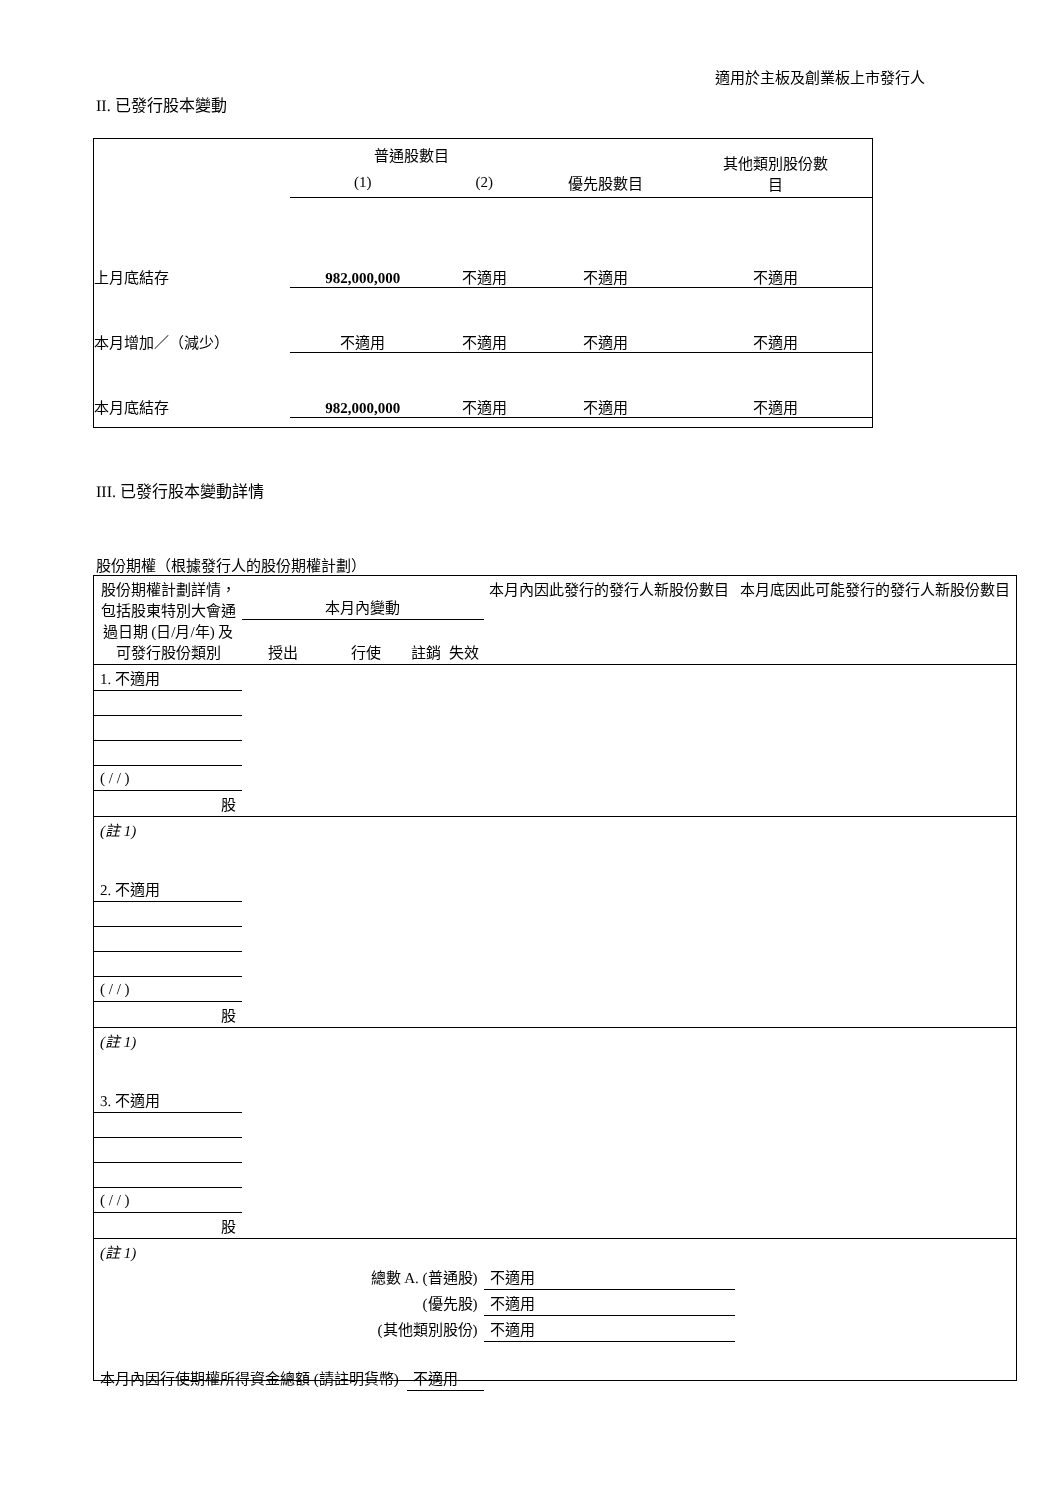適用於主板及創業板上市發行人
II. 已發行股本變動
| | 普通股數目 | | | 其他類別股份數 目 |
| --- | --- | --- | --- | --- |
| | (1) | (2) | 優先股數目 | |
| 上月底結存 | 982,000,000 | 不適用 | 不適用 | 不適用 |
| 本月增加／（減少） | 不適用 | 不適用 | 不適用 | 不適用 |
| 本月底結存 | 982,000,000 | 不適用 | 不適用 | 不適用 |
III. 已發行股本變動詳情
股份期權（根據發行人的股份期權計劃）
| 股份期權計劃詳情，包括股東特別大會通過日期 (日/月/年) 及可發行股份類別 | 本月內變動 | | | | 本月內因此發行的發行人新股份數目 | 本月底因此可能發行的發行人新股份數目 |
| --- | --- | --- | --- | --- | --- | --- |
| | 授出 | 行使 | 註銷 | 失效 | | |
| 1. 不適用 | | | | | | |
| ( / / ) | | | | | | |
| 股 | | | | | | |
| (註 1) | | | | | | |
| 2. 不適用 | | | | | | |
| ( / / ) | | | | | | |
| 股 | | | | | | |
| (註 1) | | | | | | |
| 3. 不適用 | | | | | | |
| ( / / ) | | | | | | |
| 股 | | | | | | |
| (註 1) | | | | | | |
| 總數 A. (普通股) | | | | | 不適用 | |
| (優先股) | | | | | 不適用 | |
| (其他類別股份) | | | | | 不適用 | |
| 本月內因行使期權所得資金總額 (請註明貨幣) | | | 不適用 | | | |